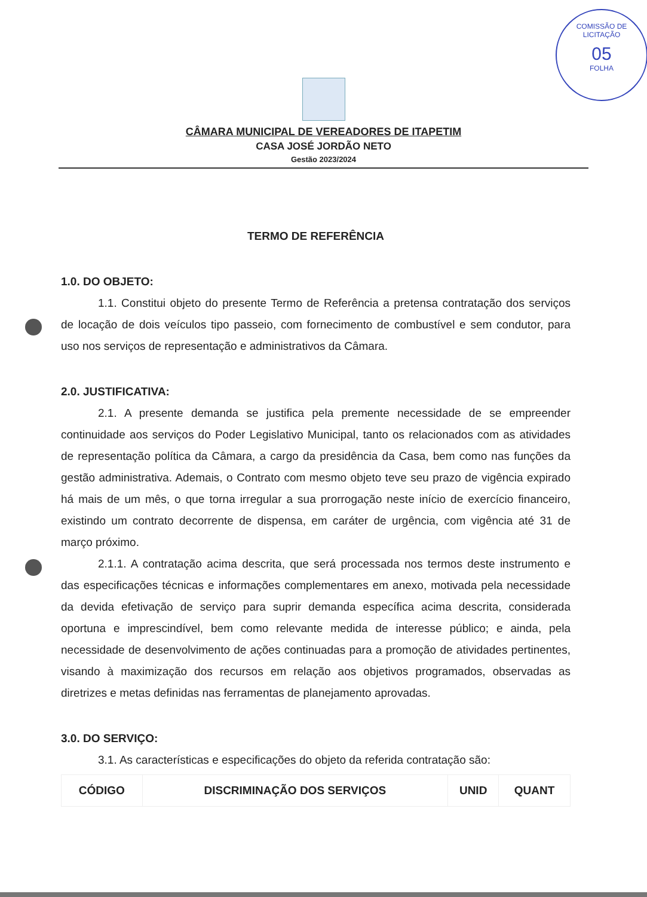COMISSÃO DE LICITAÇÃO
05
FOLHA
CÂMARA MUNICIPAL DE VEREADORES DE ITAPETIM
CASA JOSÉ JORDÃO NETO
Gestão 2023/2024
TERMO DE REFERÊNCIA
1.0. DO OBJETO:
1.1. Constitui objeto do presente Termo de Referência a pretensa contratação dos serviços de locação de dois veículos tipo passeio, com fornecimento de combustível e sem condutor, para uso nos serviços de representação e administrativos da Câmara.
2.0. JUSTIFICATIVA:
2.1. A presente demanda se justifica pela premente necessidade de se empreender continuidade aos serviços do Poder Legislativo Municipal, tanto os relacionados com as atividades de representação política da Câmara, a cargo da presidência da Casa, bem como nas funções da gestão administrativa. Ademais, o Contrato com mesmo objeto teve seu prazo de vigência expirado há mais de um mês, o que torna irregular a sua prorrogação neste início de exercício financeiro, existindo um contrato decorrente de dispensa, em caráter de urgência, com vigência até 31 de março próximo.
2.1.1. A contratação acima descrita, que será processada nos termos deste instrumento e das especificações técnicas e informações complementares em anexo, motivada pela necessidade da devida efetivação de serviço para suprir demanda específica acima descrita, considerada oportuna e imprescindível, bem como relevante medida de interesse público; e ainda, pela necessidade de desenvolvimento de ações continuadas para a promoção de atividades pertinentes, visando à maximização dos recursos em relação aos objetivos programados, observadas as diretrizes e metas definidas nas ferramentas de planejamento aprovadas.
3.0. DO SERVIÇO:
3.1. As características e especificações do objeto da referida contratação são:
| CÓDIGO | DISCRIMINAÇÃO DOS SERVIÇOS | UNID | QUANT |
| --- | --- | --- | --- |